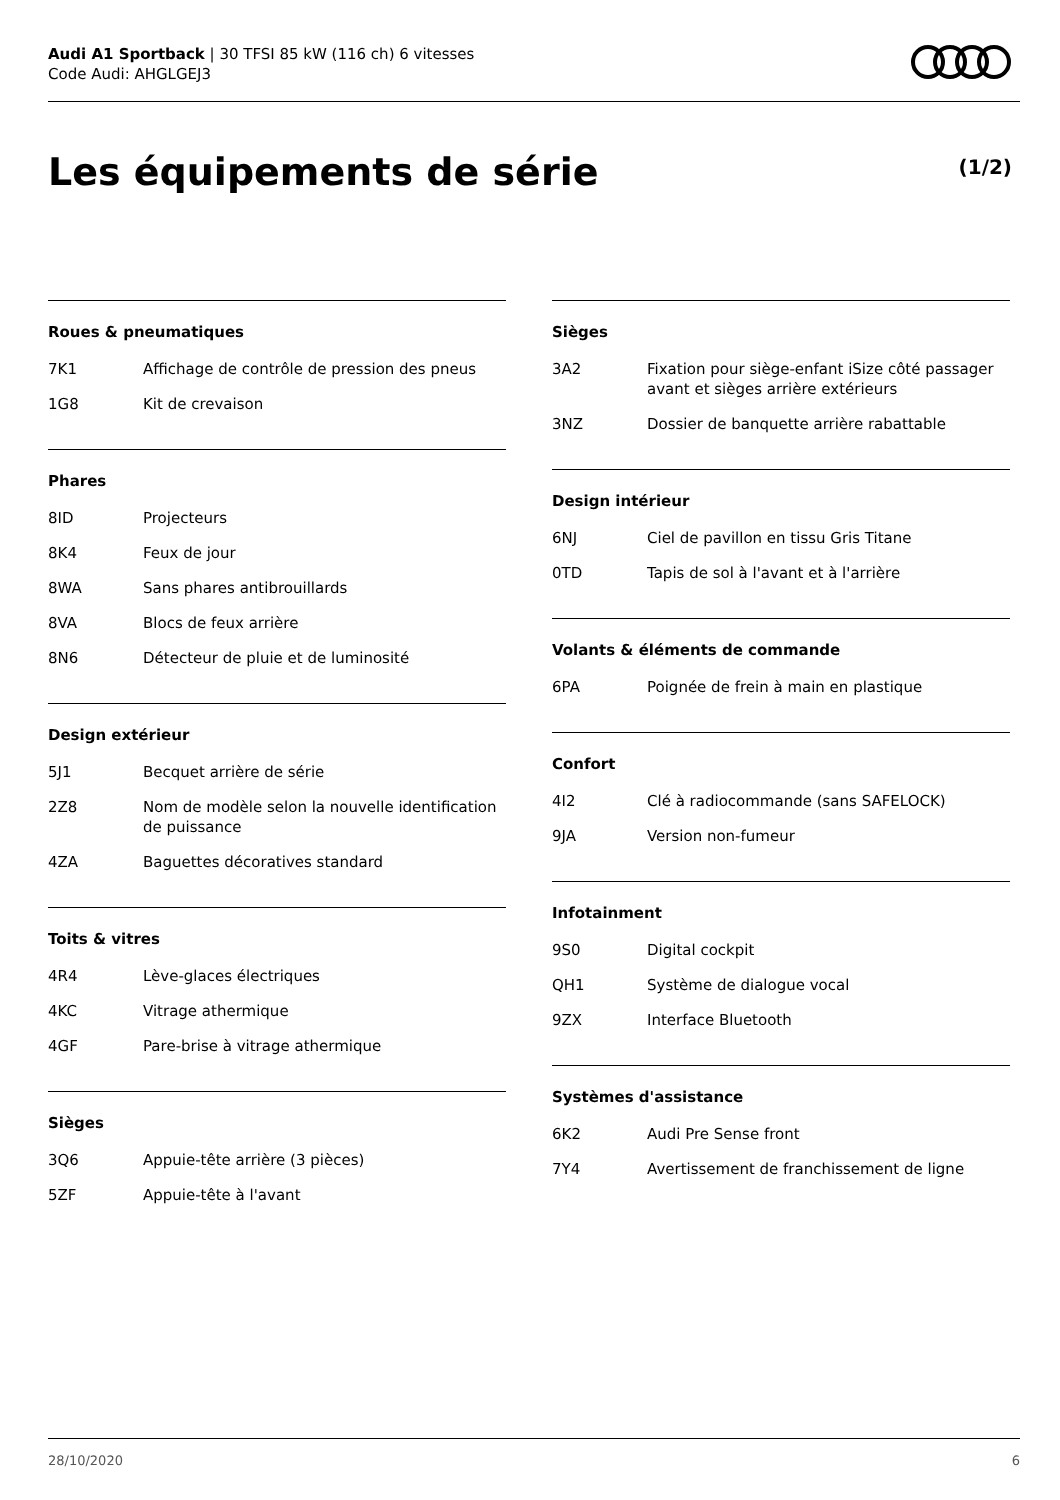Audi A1 Sportback | 30 TFSI 85 kW (116 ch) 6 vitesses
Code Audi: AHGLGEJ3
Les équipements de série (1/2)
Roues & pneumatiques
| 7K1 | Affichage de contrôle de pression des pneus |
| 1G8 | Kit de crevaison |
Phares
| 8ID | Projecteurs |
| 8K4 | Feux de jour |
| 8WA | Sans phares antibrouillards |
| 8VA | Blocs de feux arrière |
| 8N6 | Détecteur de pluie et de luminosité |
Design extérieur
| 5J1 | Becquet arrière de série |
| 2Z8 | Nom de modèle selon la nouvelle identification de puissance |
| 4ZA | Baguettes décoratives standard |
Toits & vitres
| 4R4 | Lève-glaces électriques |
| 4KC | Vitrage athermique |
| 4GF | Pare-brise à vitrage athermique |
Sièges
| 3Q6 | Appuie-tête arrière (3 pièces) |
| 5ZF | Appuie-tête à l'avant |
Sièges
| 3A2 | Fixation pour siège-enfant iSize côté passager avant et sièges arrière extérieurs |
| 3NZ | Dossier de banquette arrière rabattable |
Design intérieur
| 6NJ | Ciel de pavillon en tissu Gris Titane |
| 0TD | Tapis de sol à l'avant et à l'arrière |
Volants & éléments de commande
| 6PA | Poignée de frein à main en plastique |
Confort
| 4I2 | Clé à radiocommande (sans SAFELOCK) |
| 9JA | Version non-fumeur |
Infotainment
| 9S0 | Digital cockpit |
| QH1 | Système de dialogue vocal |
| 9ZX | Interface Bluetooth |
Systèmes d'assistance
| 6K2 | Audi Pre Sense front |
| 7Y4 | Avertissement de franchissement de ligne |
28/10/2020 6